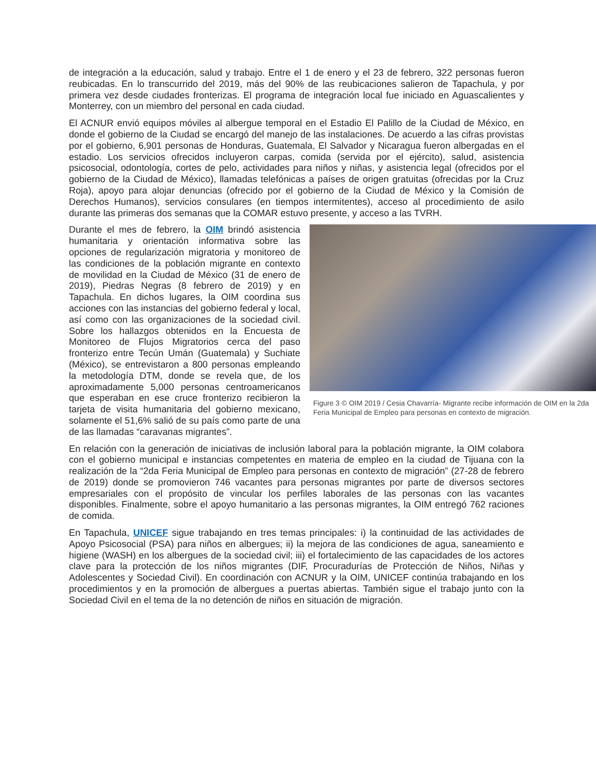de integración a la educación, salud y trabajo. Entre el 1 de enero y el 23 de febrero, 322 personas fueron reubicadas. En lo transcurrido del 2019, más del 90% de las reubicaciones salieron de Tapachula, y por primera vez desde ciudades fronterizas. El programa de integración local fue iniciado en Aguascalientes y Monterrey, con un miembro del personal en cada ciudad.
El ACNUR envió equipos móviles al albergue temporal en el Estadio El Palillo de la Ciudad de México, en donde el gobierno de la Ciudad se encargó del manejo de las instalaciones. De acuerdo a las cifras provistas por el gobierno, 6,901 personas de Honduras, Guatemala, El Salvador y Nicaragua fueron albergadas en el estadio. Los servicios ofrecidos incluyeron carpas, comida (servida por el ejército), salud, asistencia psicosocial, odontología, cortes de pelo, actividades para niños y niñas, y asistencia legal (ofrecidos por el gobierno de la Ciudad de México), llamadas telefónicas a países de origen gratuitas (ofrecidas por la Cruz Roja), apoyo para alojar denuncias (ofrecido por el gobierno de la Ciudad de México y la Comisión de Derechos Humanos), servicios consulares (en tiempos intermitentes), acceso al procedimiento de asilo durante las primeras dos semanas que la COMAR estuvo presente, y acceso a las TVRH.
Durante el mes de febrero, la OIM brindó asistencia humanitaria y orientación informativa sobre las opciones de regularización migratoria y monitoreo de las condiciones de la población migrante en contexto de movilidad en la Ciudad de México (31 de enero de 2019), Piedras Negras (8 febrero de 2019) y en Tapachula. En dichos lugares, la OIM coordina sus acciones con las instancias del gobierno federal y local, así como con las organizaciones de la sociedad civil. Sobre los hallazgos obtenidos en la Encuesta de Monitoreo de Flujos Migratorios cerca del paso fronterizo entre Tecún Umán (Guatemala) y Suchiate (México), se entrevistaron a 800 personas empleando la metodología DTM, donde se revela que, de los aproximadamente 5,000 personas centroamericanos que esperaban en ese cruce fronterizo recibieron la tarjeta de visita humanitaria del gobierno mexicano, solamente el 51,6% salió de su país como parte de una de las llamadas “caravanas migrantes”.
Figure 3 © OIM 2019 / Cesia Chavarría- Migrante recibe información de OIM en la 2da Feria Municipal de Empleo para personas en contexto de migración.
En relación con la generación de iniciativas de inclusión laboral para la población migrante, la OIM colabora con el gobierno municipal e instancias competentes en materia de empleo en la ciudad de Tijuana con la realización de la “2da Feria Municipal de Empleo para personas en contexto de migración” (27-28 de febrero de 2019) donde se promovieron 746 vacantes para personas migrantes por parte de diversos sectores empresariales con el propósito de vincular los perfiles laborales de las personas con las vacantes disponibles. Finalmente, sobre el apoyo humanitario a las personas migrantes, la OIM entregó 762 raciones de comida.
En Tapachula, UNICEF sigue trabajando en tres temas principales: i) la continuidad de las actividades de Apoyo Psicosocial (PSA) para niños en albergues; ii) la mejora de las condiciones de agua, saneamiento e higiene (WASH) en los albergues de la sociedad civil; iii) el fortalecimiento de las capacidades de los actores clave para la protección de los niños migrantes (DIF, Procuradurías de Protección de Niños, Niñas y Adolescentes y Sociedad Civil). En coordinación con ACNUR y la OIM, UNICEF continúa trabajando en los procedimientos y en la promoción de albergues a puertas abiertas. También sigue el trabajo junto con la Sociedad Civil en el tema de la no detención de niños en situación de migración.